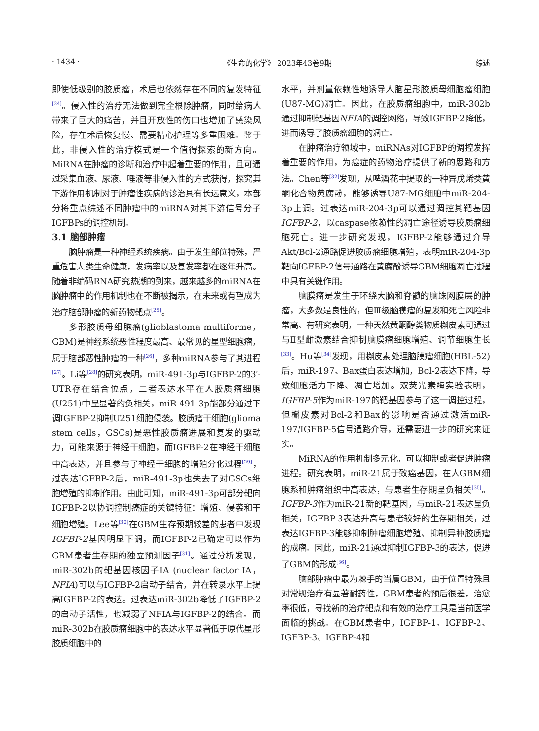· 1434 · 《生命的化学》 2023年43卷9期 综述
即使低级别的胶质瘤，术后也依然存在不同的复发特征<sup>[24]</sup>。侵入性的治疗无法做到完全根除肿瘤，同时给病人带来了巨大的痛苦，并且开放性的伤口也增加了感染风险，存在术后恢复慢、需要精心护理等多重困难。鉴于此，非侵入性的治疗模式是一个值得探索的新方向。MiRNA在肿瘤的诊断和治疗中起着重要的作用，且可通过采集血液、尿液、唾液等非侵入性的方式获得，探究其下游作用机制对于肿瘤性疾病的诊治具有长远意义，本部分将重点综述不同肿瘤中的miRNA对其下游信号分子IGFBPs的调控机制。
3.1 脑部肿瘤
脑肿瘤是一种神经系统疾病。由于发生部位特殊，严重危害人类生命健康，发病率以及复发率都在逐年升高。随着非编码RNA研究热潮的到来，越来越多的miRNA在脑肿瘤中的作用机制也在不断被揭示，在未来或有望成为治疗脑部肿瘤的新药物靶点<sup>[25]</sup>。
多形胶质母细胞瘤(glioblastoma multiforme，GBM)是神经系统恶性程度最高、最常见的星型细胞瘤，属于脑部恶性肿瘤的一种<sup>[26]</sup>，多种miRNA参与了其进程<sup>[27]</sup>。Li等<sup>[28]</sup>的研究表明，miR-491-3p与IGFBP-2的3′-UTR存在结合位点，二者表达水平在人胶质瘤细胞(U251)中呈显著的负相关，miR-491-3p能部分通过下调IGFBP-2抑制U251细胞侵袭。胶质瘤干细胞(glioma stem cells，GSCs)是恶性胶质瘤进展和复发的驱动力，可能来源于神经干细胞，而IGFBP-2在神经干细胞中高表达，并且参与了神经干细胞的增殖分化过程<sup>[29]</sup>，过表达IGFBP-2后，miR-491-3p也失去了对GSCs细胞增殖的抑制作用。由此可知，miR-491-3p可部分靶向IGFBP-2以协调控制癌症的关键特征：增殖、侵袭和干细胞增殖。Lee等<sup>[30]</sup>在GBM生存预期较差的患者中发现IGFBP-2基因明显下调，而IGFBP-2已确定可以作为GBM患者生存期的独立预测因子<sup>[31]</sup>。通过分析发现，miR-302b的靶基因核因子IA (nuclear factor IA，NFIA)可以与IGFBP-2启动子结合，并在转录水平上提高IGFBP-2的表达。过表达miR-302b降低了IGFBP-2的启动子活性，也减弱了NFIA与IGFBP-2的结合。而miR-302b在胶质瘤细胞中的表达水平显著低于原代星形胶质细胞中的
水平，并剂量依赖性地诱导人脑星形胶质母细胞瘤细胞(U87-MG)凋亡。因此，在胶质瘤细胞中，miR-302b通过抑制靶基因NFIA的调控网络，导致IGFBP-2降低，进而诱导了胶质瘤细胞的凋亡。
在肿瘤治疗领域中，miRNAs对IGFBP的调控发挥着重要的作用，为癌症的药物治疗提供了新的思路和方法。Chen等<sup>[32]</sup>发现，从啤酒花中提取的一种异戊烯类黄酮化合物黄腐酚，能够诱导U87-MG细胞中miR-204-3p上调。过表达miR-204-3p可以通过调控其靶基因IGFBP-2，以caspase依赖性的凋亡途径诱导胶质瘤细胞死亡。进一步研究发现，IGFBP-2能够通过介导Akt/Bcl-2通路促进胶质瘤细胞增殖，表明miR-204-3p靶向IGFBP-2信号通路在黄腐酚诱导GBM细胞凋亡过程中具有关键作用。
脑膜瘤是发生于环绕大脑和脊髓的脑蛛网膜层的肿瘤，大多数是良性的，但Ⅲ级脑膜瘤的复发和死亡风险非常高。有研究表明，一种天然黄酮醇类物质槲皮素可通过与Ⅱ型雌激素结合抑制脑膜瘤细胞增殖、调节细胞生长<sup>[33]</sup>。Hu等<sup>[34]</sup>发现，用槲皮素处理脑膜瘤细胞(HBL-52)后，miR-197、Bax蛋白表达增加，Bcl-2表达下降，导致细胞活力下降、凋亡增加。双荧光素酶实验表明，IGFBP-5作为miR-197的靶基因参与了这一调控过程，但槲皮素对Bcl-2和Bax的影响是否通过激活miR-197/IGFBP-5信号通路介导，还需要进一步的研究来证实。
MiRNA的作用机制多元化，可以抑制或者促进肿瘤进程。研究表明，miR-21属于致癌基因，在人GBM细胞系和肿瘤组织中高表达，与患者生存期呈负相关<sup>[35]</sup>。IGFBP-3作为miR-21新的靶基因，与miR-21表达呈负相关，IGFBP-3表达升高与患者较好的生存期相关，过表达IGFBP-3能够抑制肿瘤细胞增殖、抑制异种胶质瘤的成瘤。因此，miR-21通过抑制IGFBP-3的表达，促进了GBM的形成<sup>[36]</sup>。
脑部肿瘤中最为棘手的当属GBM，由于位置特殊且对常规治疗有显著耐药性，GBM患者的预后很差，治愈率很低，寻找新的治疗靶点和有效的治疗工具是当前医学面临的挑战。在GBM患者中，IGFBP-1、IGFBP-2、IGFBP-3、IGFBP-4和